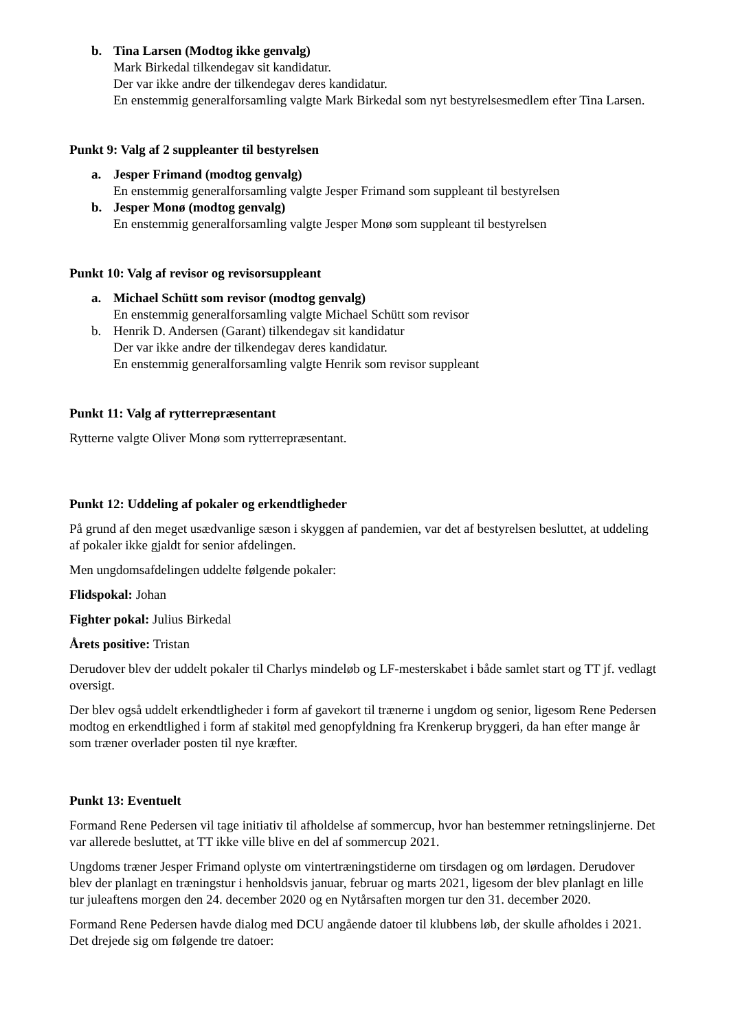b. Tina Larsen (Modtog ikke genvalg)
Mark Birkedal tilkendegav sit kandidatur.
Der var ikke andre der tilkendegav deres kandidatur.
En enstemmig generalforsamling valgte Mark Birkedal som nyt bestyrelsesmedlem efter Tina Larsen.
Punkt 9: Valg af 2 suppleanter til bestyrelsen
a. Jesper Frimand (modtog genvalg)
En enstemmig generalforsamling valgte Jesper Frimand som suppleant til bestyrelsen
b. Jesper Monø (modtog genvalg)
En enstemmig generalforsamling valgte Jesper Monø som suppleant til bestyrelsen
Punkt 10: Valg af revisor og revisorsuppleant
a. Michael Schütt som revisor (modtog genvalg)
En enstemmig generalforsamling valgte Michael Schütt som revisor
b. Henrik D. Andersen (Garant) tilkendegav sit kandidatur
Der var ikke andre der tilkendegav deres kandidatur.
En enstemmig generalforsamling valgte Henrik som revisor suppleant
Punkt 11: Valg af rytterrepræsentant
Rytterne valgte Oliver Monø som rytterrepræsentant.
Punkt 12: Uddeling af pokaler og erkendtligheder
På grund af den meget usædvanlige sæson i skyggen af pandemien, var det af bestyrelsen besluttet, at uddeling af pokaler ikke gjaldt for senior afdelingen.
Men ungdomsafdelingen uddelte følgende pokaler:
Flidspokal: Johan
Fighter pokal: Julius Birkedal
Årets positive: Tristan
Derudover blev der uddelt pokaler til Charlys mindeløb og LF-mesterskabet i både samlet start og TT jf. vedlagt oversigt.
Der blev også uddelt erkendtligheder i form af gavekort til trænerne i ungdom og senior, ligesom Rene Pedersen modtog en erkendtlighed i form af stakitøl med genopfyldning fra Krenkerup bryggeri, da han efter mange år som træner overlader posten til nye kræfter.
Punkt 13: Eventuelt
Formand Rene Pedersen vil tage initiativ til afholdelse af sommercup, hvor han bestemmer retningslinjerne. Det var allerede besluttet, at TT ikke ville blive en del af sommercup 2021.
Ungdoms træner Jesper Frimand oplyste om vintertræningstiderne om tirsdagen og om lørdagen. Derudover blev der planlagt en træningstur i henholdsvis januar, februar og marts 2021, ligesom der blev planlagt en lille tur juleaftens morgen den 24. december 2020 og en Nytårsaften morgen tur den 31. december 2020.
Formand Rene Pedersen havde dialog med DCU angående datoer til klubbens løb, der skulle afholdes i 2021. Det drejede sig om følgende tre datoer: